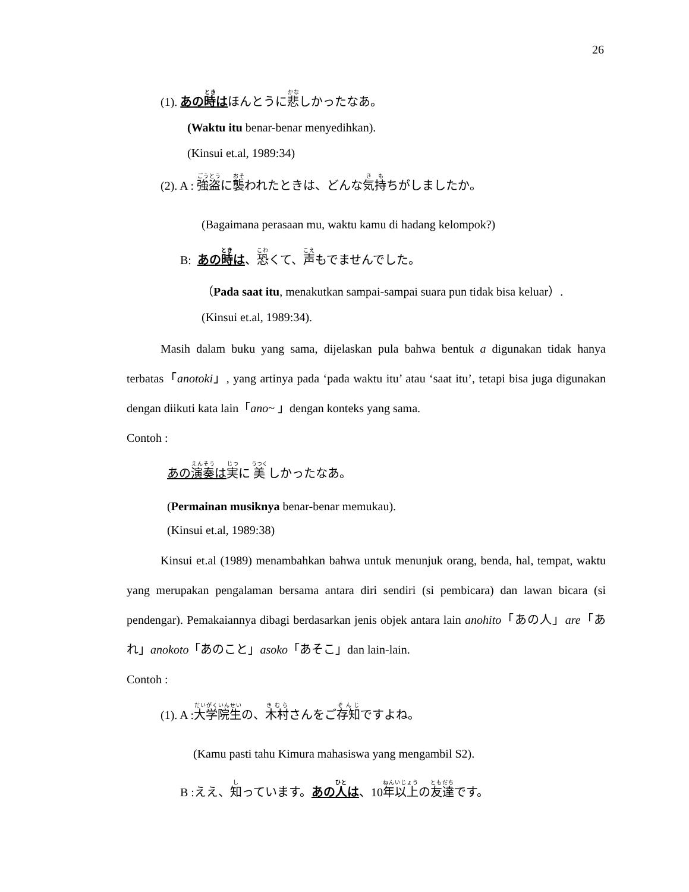26
(1). あの時はほんとうに悲しかったなあ。
(Waktu itu benar-benar menyedihkan).
(Kinsui et.al, 1989:34)
(2). A : 強盗に襲われたときは、どんな気持ちがしましたか。
(Bagaimana perasaan mu, waktu kamu di hadang kelompok?)
B: あの時は、恐くて、声もでませんでした。
（Pada saat itu, menakutkan sampai-sampai suara pun tidak bisa keluar）.
(Kinsui et.al, 1989:34).
Masih dalam buku yang sama, dijelaskan pula bahwa bentuk a digunakan tidak hanya terbatas「anotoki」, yang artinya pada ‘pada waktu itu’ atau ‘saat itu’, tetapi bisa juga digunakan dengan diikuti kata lain「ano~ 」dengan konteks yang sama.
Contoh :
あの演奏は 実に 美 しかったなあ。
(Permainan musiknya benar-benar memukau).
(Kinsui et.al, 1989:38)
Kinsui et.al (1989) menambahkan bahwa untuk menunjuk orang, benda, hal, tempat, waktu yang merupakan pengalaman bersama antara diri sendiri (si pembicara) dan lawan bicara (si pendengar). Pemakaiannya dibagi berdasarkan jenis objek antara lain anohito「あの人」are「あれ」anokoto「あのこと」asoko「あそこ」dan lain-lain.
Contoh :
(1). A :大学院生の、木村さんをご存知ですよね。
(Kamu pasti tahu Kimura mahasiswa yang mengambil S2).
B :ええ、知っています。あの人は、10年以上の友達です。